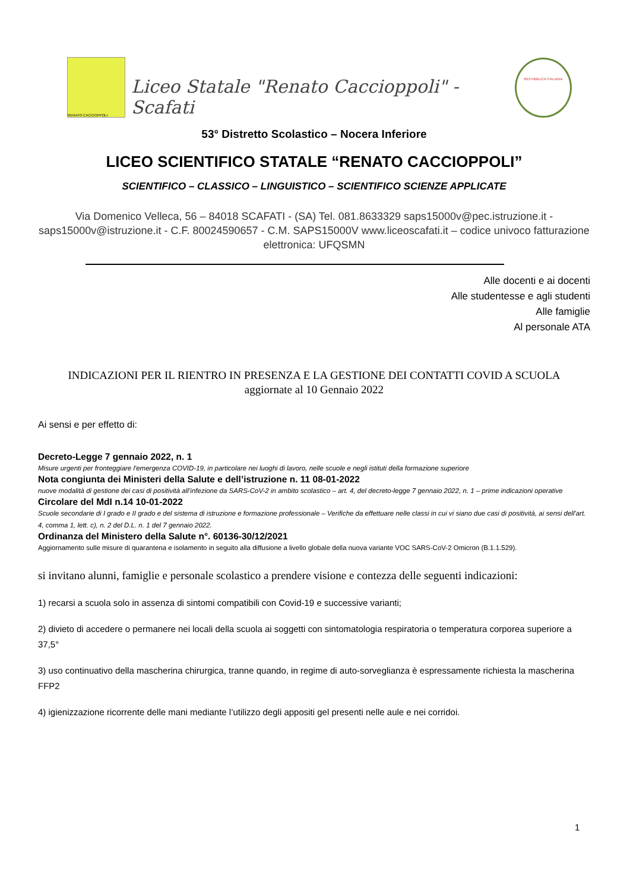RENATO CACCIOPPOLI
Liceo Statale "Renato Caccioppoli" - Scafati
REPVBBLICA ITALIANA
53° Distretto Scolastico – Nocera Inferiore
LICEO SCIENTIFICO STATALE “RENATO CACCIOPPOLI”
SCIENTIFICO – CLASSICO – LINGUISTICO – SCIENTIFICO SCIENZE APPLICATE
Via Domenico Velleca, 56 – 84018 SCAFATI - (SA) Tel. 081.8633329 saps15000v@pec.istruzione.it - saps15000v@istruzione.it - C.F. 80024590657 - C.M. SAPS15000V www.liceoscafati.it – codice univoco fatturazione elettronica: UFQSMN
Alle docenti e ai docenti
Alle studentesse e agli studenti
Alle famiglie
Al personale ATA
INDICAZIONI PER IL RIENTRO IN PRESENZA E LA GESTIONE DEI CONTATTI COVID A SCUOLA
aggiornate al 10 Gennaio 2022
Ai sensi e per effetto di:
Decreto-Legge 7 gennaio 2022, n. 1
Misure urgenti per fronteggiare l'emergenza COVID-19, in particolare nei luoghi di lavoro, nelle scuole e negli istituti della formazione superiore
Nota congiunta dei Ministeri della Salute e dell’istruzione n. 11 08-01-2022
nuove modalità di gestione dei casi di positività all’infezione da SARS-CoV-2 in ambito scolastico – art. 4, del decreto-legge 7 gennaio 2022, n. 1 – prime indicazioni operative
Circolare del MdI n.14 10-01-2022
Scuole secondarie di I grado e II grado e del sistema di istruzione e formazione professionale – Verifiche da effettuare nelle classi in cui vi siano due casi di positività, ai sensi dell'art. 4, comma 1, lett. c), n. 2 del D.L. n. 1 del 7 gennaio 2022.
Ordinanza del Ministero della Salute n°. 60136-30/12/2021
Aggiornamento sulle misure di quarantena e isolamento in seguito alla diffusione a livello globale della nuova variante VOC SARS-CoV-2 Omicron (B.1.1.529).
si invitano alunni, famiglie e personale scolastico a prendere visione e contezza delle seguenti indicazioni:
1) recarsi a scuola solo in assenza di sintomi compatibili con Covid-19 e successive varianti;
2) divieto di accedere o permanere nei locali della scuola ai soggetti con sintomatologia respiratoria o temperatura corporea superiore a 37,5°
3) uso continuativo della mascherina chirurgica, tranne quando, in regime di auto-sorveglianza è espressamente richiesta la mascherina FFP2
4) igienizzazione ricorrente delle mani mediante l’utilizzo degli appositi gel presenti nelle aule e nei corridoi.
1